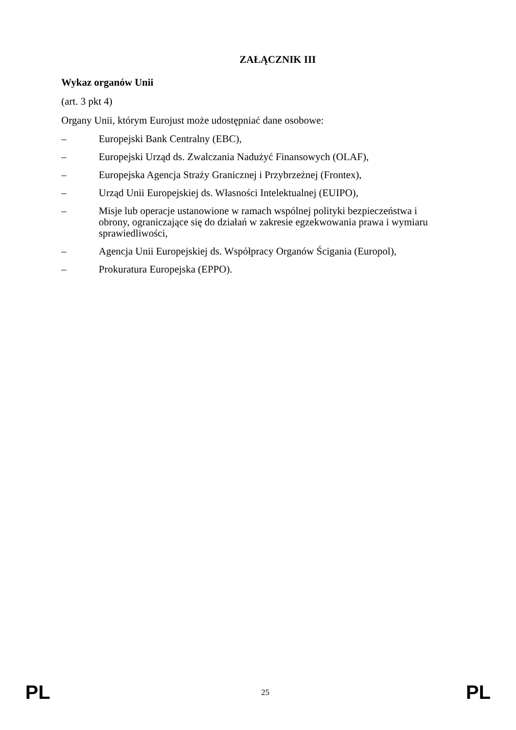ZAŁĄCZNIK III
Wykaz organów Unii
(art. 3 pkt 4)
Organy Unii, którym Eurojust może udostępniać dane osobowe:
– Europejski Bank Centralny (EBC),
– Europejski Urząd ds. Zwalczania Nadużyć Finansowych (OLAF),
– Europejska Agencja Straży Granicznej i Przybrzeżnej (Frontex),
– Urząd Unii Europejskiej ds. Własności Intelektualnej (EUIPO),
– Misje lub operacje ustanowione w ramach wspólnej polityki bezpieczeństwa i obrony, ograniczające się do działań w zakresie egzekwowania prawa i wymiaru sprawiedliwości,
– Agencja Unii Europejskiej ds. Współpracy Organów Ścigania (Europol),
– Prokuratura Europejska (EPPO).
PL 25 PL